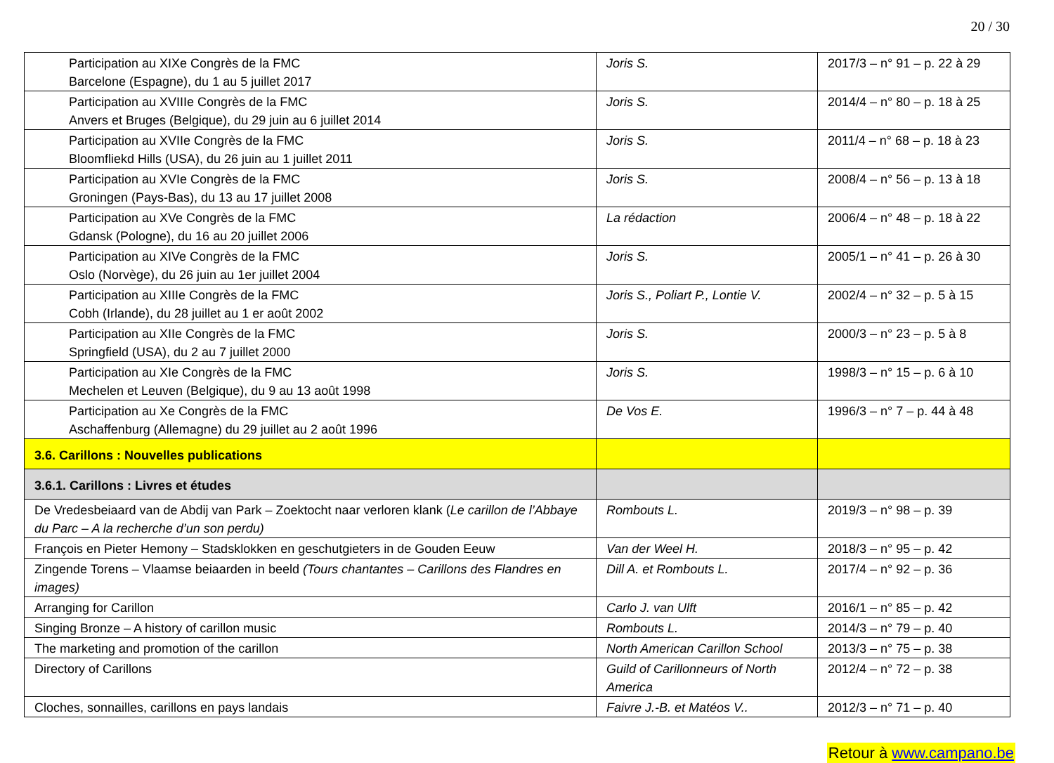20 / 30
| Participation au XIXe Congrès de la FMC Barcelone (Espagne), du 1 au 5 juillet 2017 | Joris S. | 2017/3 – n° 91 – p. 22 à 29 |
| Participation au XVIIIe Congrès de la FMC Anvers et Bruges (Belgique), du 29 juin au 6 juillet 2014 | Joris S. | 2014/4 – n° 80 – p. 18 à 25 |
| Participation au XVIIe Congrès de la FMC Bloomfliekd Hills (USA), du 26 juin au 1 juillet 2011 | Joris S. | 2011/4 – n° 68 – p. 18 à 23 |
| Participation au XVIe Congrès de la FMC Groningen (Pays-Bas), du 13 au 17 juillet 2008 | Joris S. | 2008/4 – n° 56 – p. 13 à 18 |
| Participation au XVe Congrès de la FMC Gdansk (Pologne), du 16 au 20 juillet 2006 | La rédaction | 2006/4 – n° 48 – p. 18 à 22 |
| Participation au XIVe Congrès de la FMC Oslo (Norvège), du 26 juin au 1er juillet 2004 | Joris S. | 2005/1 – n° 41 – p. 26 à 30 |
| Participation au XIIIe Congrès de la FMC Cobh (Irlande), du 28 juillet au 1 er août 2002 | Joris S., Poliart P., Lontie V. | 2002/4 – n° 32 – p. 5 à 15 |
| Participation au XIIe Congrès de la FMC Springfield (USA), du 2 au 7 juillet 2000 | Joris S. | 2000/3 – n° 23 – p. 5 à 8 |
| Participation au XIe Congrès de la FMC Mechelen et Leuven (Belgique), du 9 au 13 août 1998 | Joris S. | 1998/3 – n° 15 – p. 6 à 10 |
| Participation au Xe Congrès de la FMC Aschaffenburg (Allemagne) du 29 juillet au 2 août 1996 | De Vos E. | 1996/3 – n° 7 – p. 44 à 48 |
| 3.6. Carillons : Nouvelles publications | | |
| 3.6.1. Carillons : Livres et études | | |
| De Vredesbeiaard van de Abdij van Park – Zoektocht naar verloren klank ( Le carillon de l’Abbaye du Parc – A la recherche d’un son perdu) | Rombouts L. | 2019/3 – n° 98 – p. 39 |
| François en Pieter Hemony – Stadsklokken en geschutgieters in de Gouden Eeuw | Van der Weel H. | 2018/3 – n° 95 – p. 42 |
| Zingende Torens – Vlaamse beiaarden in beeld (Tours chantantes – Carillons des Flandres en images) | Dill A. et Rombouts L. | 2017/4 – n° 92 – p. 36 |
| Arranging for Carillon | Carlo J. van Ulft | 2016/1 – n° 85 – p. 42 |
| Singing Bronze – A history of carillon music | Rombouts L. | 2014/3 – n° 79 – p. 40 |
| The marketing and promotion of the carillon | North American Carillon School | 2013/3 – n° 75 – p. 38 |
| Directory of Carillons | Guild of Carillonneurs of North America | 2012/4 – n° 72 – p. 38 |
| Cloches, sonnailles, carillons en pays landais | Faivre J.-B. et Matéos V.. | 2012/3 – n° 71 – p. 40 |
Retour à www.campano.be